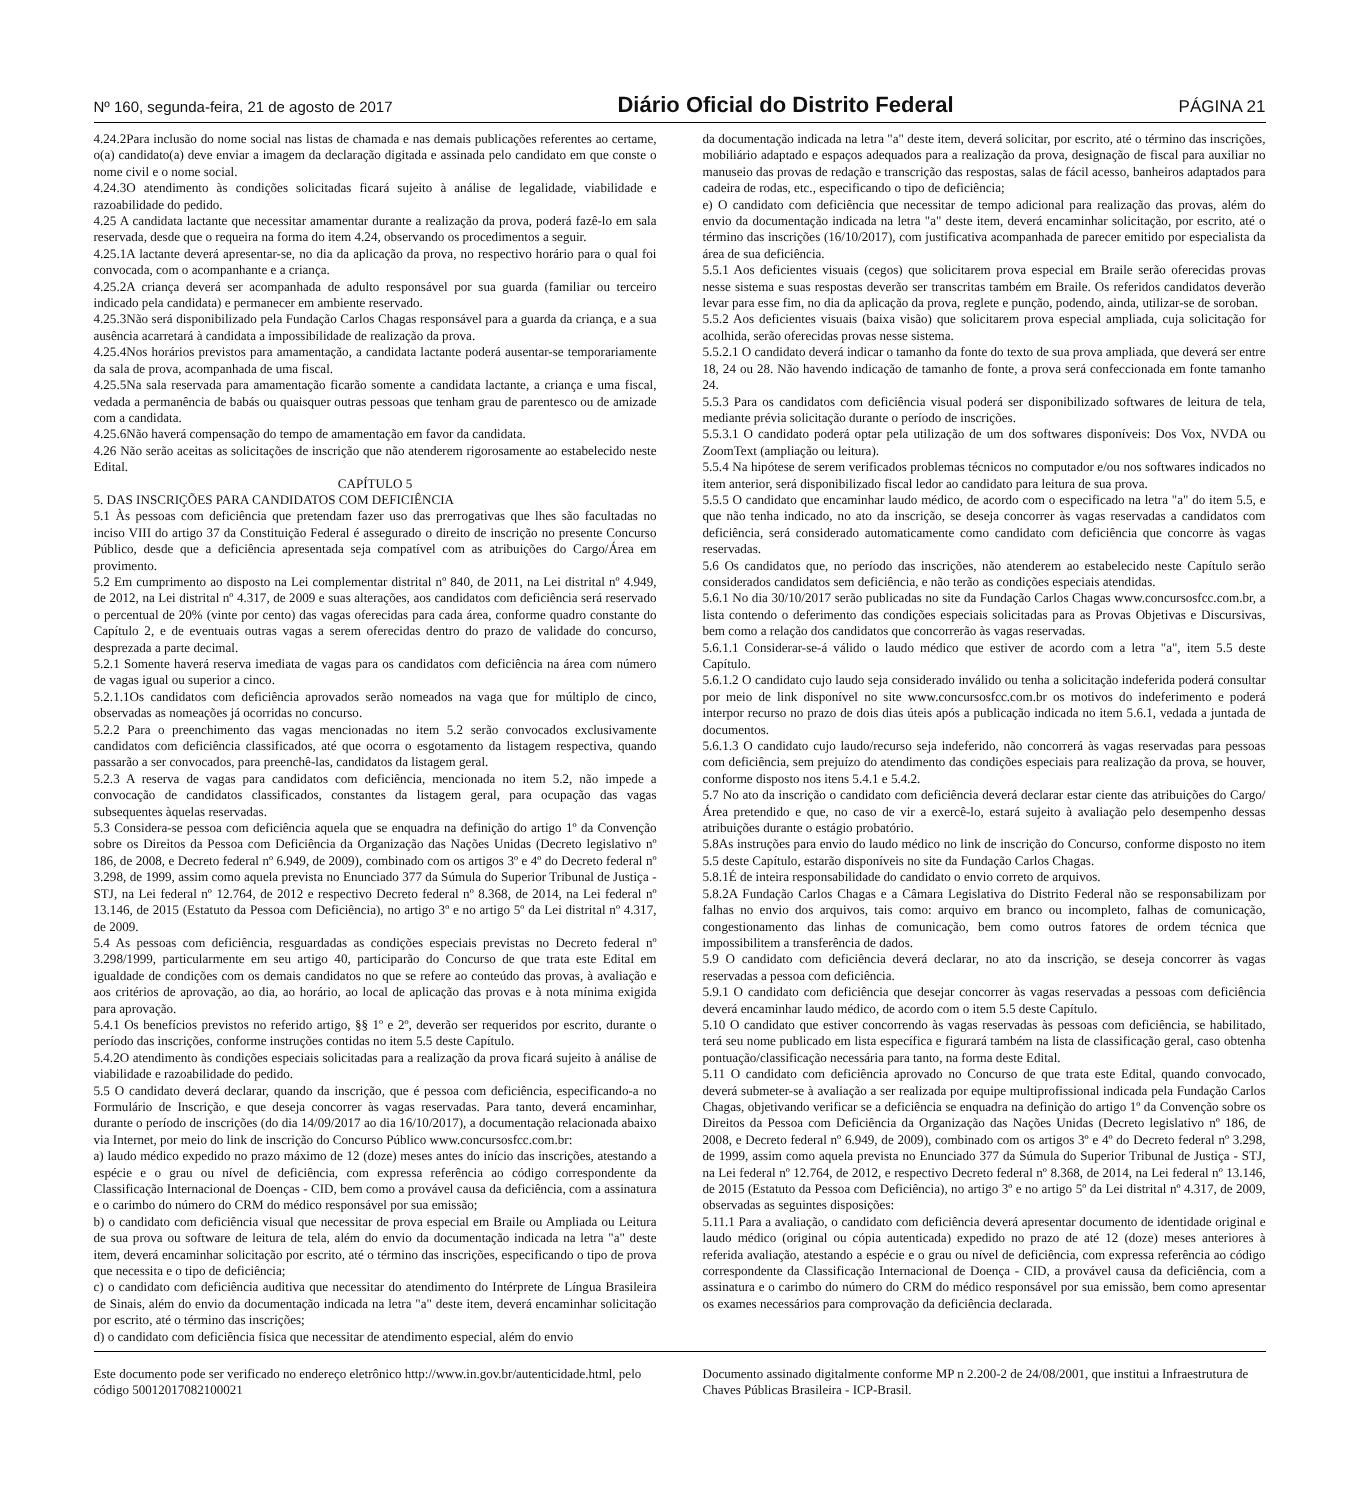Nº 160, segunda-feira, 21 de agosto de 2017 Diário Oficial do Distrito Federal PÁGINA 21
4.24.2Para inclusão do nome social nas listas de chamada e nas demais publicações referentes ao certame, o(a) candidato(a) deve enviar a imagem da declaração digitada e assinada pelo candidato em que conste o nome civil e o nome social.
4.24.3O atendimento às condições solicitadas ficará sujeito à análise de legalidade, viabilidade e razoabilidade do pedido.
4.25 A candidata lactante que necessitar amamentar durante a realização da prova, poderá fazê-lo em sala reservada, desde que o requeira na forma do item 4.24, observando os procedimentos a seguir.
4.25.1A lactante deverá apresentar-se, no dia da aplicação da prova, no respectivo horário para o qual foi convocada, com o acompanhante e a criança.
4.25.2A criança deverá ser acompanhada de adulto responsável por sua guarda (familiar ou terceiro indicado pela candidata) e permanecer em ambiente reservado.
4.25.3Não será disponibilizado pela Fundação Carlos Chagas responsável para a guarda da criança, e a sua ausência acarretará à candidata a impossibilidade de realização da prova.
4.25.4Nos horários previstos para amamentação, a candidata lactante poderá ausentar-se temporariamente da sala de prova, acompanhada de uma fiscal.
4.25.5Na sala reservada para amamentação ficarão somente a candidata lactante, a criança e uma fiscal, vedada a permanência de babás ou quaisquer outras pessoas que tenham grau de parentesco ou de amizade com a candidata.
4.25.6Não haverá compensação do tempo de amamentação em favor da candidata.
4.26 Não serão aceitas as solicitações de inscrição que não atenderem rigorosamente ao estabelecido neste Edital.
CAPÍTULO 5
5. DAS INSCRIÇÕES PARA CANDIDATOS COM DEFICIÊNCIA
5.1 Às pessoas com deficiência que pretendam fazer uso das prerrogativas que lhes são facultadas no inciso VIII do artigo 37 da Constituição Federal é assegurado o direito de inscrição no presente Concurso Público, desde que a deficiência apresentada seja compatível com as atribuições do Cargo/Área em provimento.
5.2 Em cumprimento ao disposto na Lei complementar distrital nº 840, de 2011, na Lei distrital nº 4.949, de 2012, na Lei distrital nº 4.317, de 2009 e suas alterações, aos candidatos com deficiência será reservado o percentual de 20% (vinte por cento) das vagas oferecidas para cada área, conforme quadro constante do Capítulo 2, e de eventuais outras vagas a serem oferecidas dentro do prazo de validade do concurso, desprezada a parte decimal.
5.2.1 Somente haverá reserva imediata de vagas para os candidatos com deficiência na área com número de vagas igual ou superior a cinco.
5.2.1.1Os candidatos com deficiência aprovados serão nomeados na vaga que for múltiplo de cinco, observadas as nomeações já ocorridas no concurso.
5.2.2 Para o preenchimento das vagas mencionadas no item 5.2 serão convocados exclusivamente candidatos com deficiência classificados, até que ocorra o esgotamento da listagem respectiva, quando passarão a ser convocados, para preenchê-las, candidatos da listagem geral.
5.2.3 A reserva de vagas para candidatos com deficiência, mencionada no item 5.2, não impede a convocação de candidatos classificados, constantes da listagem geral, para ocupação das vagas subsequentes àquelas reservadas.
5.3 Considera-se pessoa com deficiência aquela que se enquadra na definição do artigo 1º da Convenção sobre os Direitos da Pessoa com Deficiência da Organização das Nações Unidas (Decreto legislativo nº 186, de 2008, e Decreto federal nº 6.949, de 2009), combinado com os artigos 3º e 4º do Decreto federal nº 3.298, de 1999, assim como aquela prevista no Enunciado 377 da Súmula do Superior Tribunal de Justiça - STJ, na Lei federal nº 12.764, de 2012 e respectivo Decreto federal nº 8.368, de 2014, na Lei federal nº 13.146, de 2015 (Estatuto da Pessoa com Deficiência), no artigo 3º e no artigo 5º da Lei distrital nº 4.317, de 2009.
5.4 As pessoas com deficiência, resguardadas as condições especiais previstas no Decreto federal nº 3.298/1999, particularmente em seu artigo 40, participarão do Concurso de que trata este Edital em igualdade de condições com os demais candidatos no que se refere ao conteúdo das provas, à avaliação e aos critérios de aprovação, ao dia, ao horário, ao local de aplicação das provas e à nota mínima exigida para aprovação.
5.4.1 Os benefícios previstos no referido artigo, §§ 1º e 2º, deverão ser requeridos por escrito, durante o período das inscrições, conforme instruções contidas no item 5.5 deste Capítulo.
5.4.2O atendimento às condições especiais solicitadas para a realização da prova ficará sujeito à análise de viabilidade e razoabilidade do pedido.
5.5 O candidato deverá declarar, quando da inscrição, que é pessoa com deficiência, especificando-a no Formulário de Inscrição, e que deseja concorrer às vagas reservadas. Para tanto, deverá encaminhar, durante o período de inscrições (do dia 14/09/2017 ao dia 16/10/2017), a documentação relacionada abaixo via Internet, por meio do link de inscrição do Concurso Público www.concursosfcc.com.br:
a) laudo médico expedido no prazo máximo de 12 (doze) meses antes do início das inscrições, atestando a espécie e o grau ou nível de deficiência, com expressa referência ao código correspondente da Classificação Internacional de Doenças - CID, bem como a provável causa da deficiência, com a assinatura e o carimbo do número do CRM do médico responsável por sua emissão;
b) o candidato com deficiência visual que necessitar de prova especial em Braile ou Ampliada ou Leitura de sua prova ou software de leitura de tela, além do envio da documentação indicada na letra "a" deste item, deverá encaminhar solicitação por escrito, até o término das inscrições, especificando o tipo de prova que necessita e o tipo de deficiência;
c) o candidato com deficiência auditiva que necessitar do atendimento do Intérprete de Língua Brasileira de Sinais, além do envio da documentação indicada na letra "a" deste item, deverá encaminhar solicitação por escrito, até o término das inscrições;
d) o candidato com deficiência física que necessitar de atendimento especial, além do envio
da documentação indicada na letra "a" deste item, deverá solicitar, por escrito, até o término das inscrições, mobiliário adaptado e espaços adequados para a realização da prova, designação de fiscal para auxiliar no manuseio das provas de redação e transcrição das respostas, salas de fácil acesso, banheiros adaptados para cadeira de rodas, etc., especificando o tipo de deficiência;
e) O candidato com deficiência que necessitar de tempo adicional para realização das provas, além do envio da documentação indicada na letra "a" deste item, deverá encaminhar solicitação, por escrito, até o término das inscrições (16/10/2017), com justificativa acompanhada de parecer emitido por especialista da área de sua deficiência.
5.5.1 Aos deficientes visuais (cegos) que solicitarem prova especial em Braile serão oferecidas provas nesse sistema e suas respostas deverão ser transcritas também em Braile. Os referidos candidatos deverão levar para esse fim, no dia da aplicação da prova, reglete e punção, podendo, ainda, utilizar-se de soroban.
5.5.2 Aos deficientes visuais (baixa visão) que solicitarem prova especial ampliada, cuja solicitação for acolhida, serão oferecidas provas nesse sistema.
5.5.2.1 O candidato deverá indicar o tamanho da fonte do texto de sua prova ampliada, que deverá ser entre 18, 24 ou 28. Não havendo indicação de tamanho de fonte, a prova será confeccionada em fonte tamanho 24.
5.5.3 Para os candidatos com deficiência visual poderá ser disponibilizado softwares de leitura de tela, mediante prévia solicitação durante o período de inscrições.
5.5.3.1 O candidato poderá optar pela utilização de um dos softwares disponíveis: Dos Vox, NVDA ou ZoomText (ampliação ou leitura).
5.5.4 Na hipótese de serem verificados problemas técnicos no computador e/ou nos softwares indicados no item anterior, será disponibilizado fiscal ledor ao candidato para leitura de sua prova.
5.5.5 O candidato que encaminhar laudo médico, de acordo com o especificado na letra "a" do item 5.5, e que não tenha indicado, no ato da inscrição, se deseja concorrer às vagas reservadas a candidatos com deficiência, será considerado automaticamente como candidato com deficiência que concorre às vagas reservadas.
5.6 Os candidatos que, no período das inscrições, não atenderem ao estabelecido neste Capítulo serão considerados candidatos sem deficiência, e não terão as condições especiais atendidas.
5.6.1 No dia 30/10/2017 serão publicadas no site da Fundação Carlos Chagas www.concursosfcc.com.br, a lista contendo o deferimento das condições especiais solicitadas para as Provas Objetivas e Discursivas, bem como a relação dos candidatos que concorrerão às vagas reservadas.
5.6.1.1 Considerar-se-á válido o laudo médico que estiver de acordo com a letra "a", item 5.5 deste Capítulo.
5.6.1.2 O candidato cujo laudo seja considerado inválido ou tenha a solicitação indeferida poderá consultar por meio de link disponível no site www.concursosfcc.com.br os motivos do indeferimento e poderá interpor recurso no prazo de dois dias úteis após a publicação indicada no item 5.6.1, vedada a juntada de documentos.
5.6.1.3 O candidato cujo laudo/recurso seja indeferido, não concorrerá às vagas reservadas para pessoas com deficiência, sem prejuízo do atendimento das condições especiais para realização da prova, se houver, conforme disposto nos itens 5.4.1 e 5.4.2.
5.7 No ato da inscrição o candidato com deficiência deverá declarar estar ciente das atribuições do Cargo/Área pretendido e que, no caso de vir a exercê-lo, estará sujeito à avaliação pelo desempenho dessas atribuições durante o estágio probatório.
5.8As instruções para envio do laudo médico no link de inscrição do Concurso, conforme disposto no item 5.5 deste Capítulo, estarão disponíveis no site da Fundação Carlos Chagas.
5.8.1É de inteira responsabilidade do candidato o envio correto de arquivos.
5.8.2A Fundação Carlos Chagas e a Câmara Legislativa do Distrito Federal não se responsabilizam por falhas no envio dos arquivos, tais como: arquivo em branco ou incompleto, falhas de comunicação, congestionamento das linhas de comunicação, bem como outros fatores de ordem técnica que impossibilitem a transferência de dados.
5.9 O candidato com deficiência deverá declarar, no ato da inscrição, se deseja concorrer às vagas reservadas a pessoa com deficiência.
5.9.1 O candidato com deficiência que desejar concorrer às vagas reservadas a pessoas com deficiência deverá encaminhar laudo médico, de acordo com o item 5.5 deste Capítulo.
5.10 O candidato que estiver concorrendo às vagas reservadas às pessoas com deficiência, se habilitado, terá seu nome publicado em lista específica e figurará também na lista de classificação geral, caso obtenha pontuação/classificação necessária para tanto, na forma deste Edital.
5.11 O candidato com deficiência aprovado no Concurso de que trata este Edital, quando convocado, deverá submeter-se à avaliação a ser realizada por equipe multiprofissional indicada pela Fundação Carlos Chagas, objetivando verificar se a deficiência se enquadra na definição do artigo 1º da Convenção sobre os Direitos da Pessoa com Deficiência da Organização das Nações Unidas (Decreto legislativo nº 186, de 2008, e Decreto federal nº 6.949, de 2009), combinado com os artigos 3º e 4º do Decreto federal nº 3.298, de 1999, assim como aquela prevista no Enunciado 377 da Súmula do Superior Tribunal de Justiça - STJ, na Lei federal nº 12.764, de 2012, e respectivo Decreto federal nº 8.368, de 2014, na Lei federal nº 13.146, de 2015 (Estatuto da Pessoa com Deficiência), no artigo 3º e no artigo 5º da Lei distrital nº 4.317, de 2009, observadas as seguintes disposições:
5.11.1 Para a avaliação, o candidato com deficiência deverá apresentar documento de identidade original e laudo médico (original ou cópia autenticada) expedido no prazo de até 12 (doze) meses anteriores à referida avaliação, atestando a espécie e o grau ou nível de deficiência, com expressa referência ao código correspondente da Classificação Internacional de Doença - CID, a provável causa da deficiência, com a assinatura e o carimbo do número do CRM do médico responsável por sua emissão, bem como apresentar os exames necessários para comprovação da deficiência declarada.
Este documento pode ser verificado no endereço eletrônico http://www.in.gov.br/autenticidade.html, pelo código 50012017082100021
Documento assinado digitalmente conforme MP n 2.200-2 de 24/08/2001, que institui a Infraestrutura de Chaves Públicas Brasileira - ICP-Brasil.